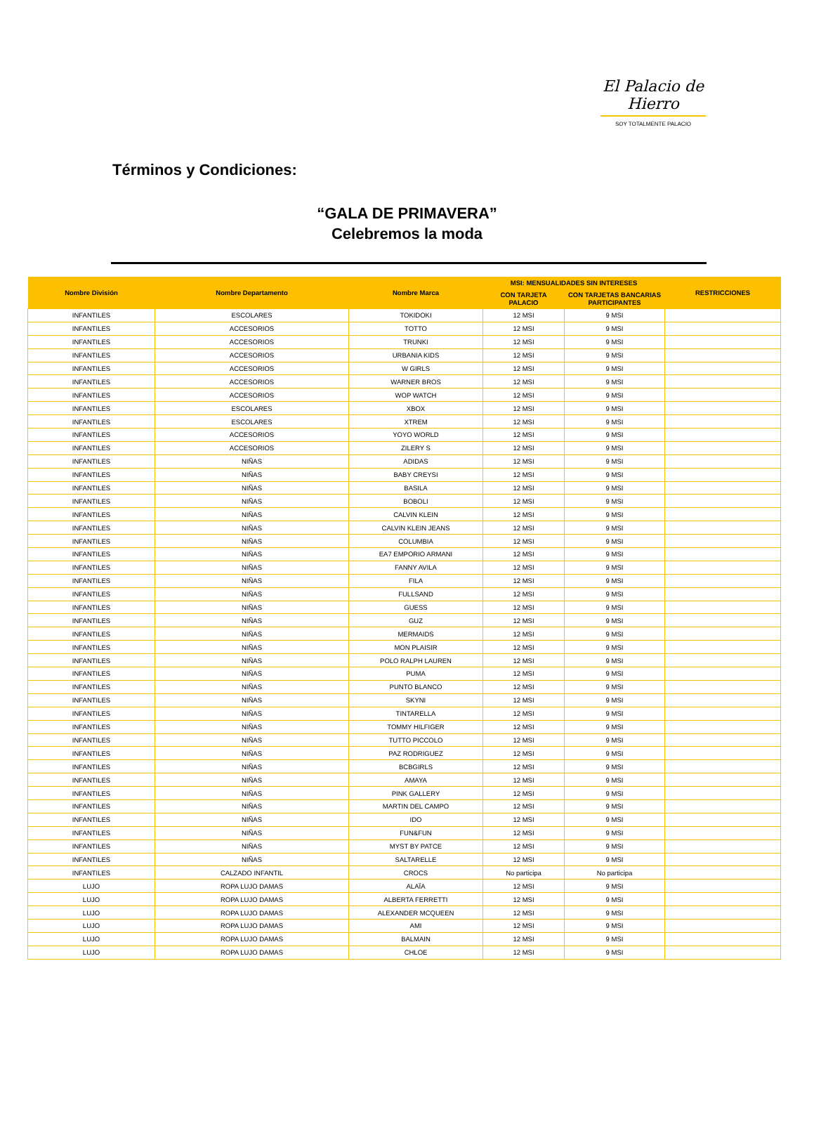El Palacio de Hierro
SOY TOTALMENTE PALACIO
Términos y Condiciones:
“GALA DE PRIMAVERA”
Celebremos la moda
| Nombre División | Nombre Departamento | Nombre Marca | MSI: MENSUALIDADES SIN INTERESES | | RESTRICCIONES |
| --- | --- | --- | --- | --- | --- |
| | | | CON TARJETA PALACIO | CON TARJETAS BANCARIAS PARTICIPANTES | |
| INFANTILES | ESCOLARES | TOKIDOKI | 12 MSI | 9 MSI | |
| INFANTILES | ACCESORIOS | TOTTO | 12 MSI | 9 MSI | |
| INFANTILES | ACCESORIOS | TRUNKI | 12 MSI | 9 MSI | |
| INFANTILES | ACCESORIOS | URBANIA KIDS | 12 MSI | 9 MSI | |
| INFANTILES | ACCESORIOS | W GIRLS | 12 MSI | 9 MSI | |
| INFANTILES | ACCESORIOS | WARNER BROS | 12 MSI | 9 MSI | |
| INFANTILES | ACCESORIOS | WOP WATCH | 12 MSI | 9 MSI | |
| INFANTILES | ESCOLARES | XBOX | 12 MSI | 9 MSI | |
| INFANTILES | ESCOLARES | XTREM | 12 MSI | 9 MSI | |
| INFANTILES | ACCESORIOS | YOYO WORLD | 12 MSI | 9 MSI | |
| INFANTILES | ACCESORIOS | ZILERY S | 12 MSI | 9 MSI | |
| INFANTILES | NIÑAS | ADIDAS | 12 MSI | 9 MSI | |
| INFANTILES | NIÑAS | BABY CREYSI | 12 MSI | 9 MSI | |
| INFANTILES | NIÑAS | BASILA | 12 MSI | 9 MSI | |
| INFANTILES | NIÑAS | BOBOLI | 12 MSI | 9 MSI | |
| INFANTILES | NIÑAS | CALVIN KLEIN | 12 MSI | 9 MSI | |
| INFANTILES | NIÑAS | CALVIN KLEIN JEANS | 12 MSI | 9 MSI | |
| INFANTILES | NIÑAS | COLUMBIA | 12 MSI | 9 MSI | |
| INFANTILES | NIÑAS | EA7 EMPORIO ARMANI | 12 MSI | 9 MSI | |
| INFANTILES | NIÑAS | FANNY AVILA | 12 MSI | 9 MSI | |
| INFANTILES | NIÑAS | FILA | 12 MSI | 9 MSI | |
| INFANTILES | NIÑAS | FULLSAND | 12 MSI | 9 MSI | |
| INFANTILES | NIÑAS | GUESS | 12 MSI | 9 MSI | |
| INFANTILES | NIÑAS | GUZ | 12 MSI | 9 MSI | |
| INFANTILES | NIÑAS | MERMAIDS | 12 MSI | 9 MSI | |
| INFANTILES | NIÑAS | MON PLAISIR | 12 MSI | 9 MSI | |
| INFANTILES | NIÑAS | POLO RALPH LAUREN | 12 MSI | 9 MSI | |
| INFANTILES | NIÑAS | PUMA | 12 MSI | 9 MSI | |
| INFANTILES | NIÑAS | PUNTO BLANCO | 12 MSI | 9 MSI | |
| INFANTILES | NIÑAS | SKYNI | 12 MSI | 9 MSI | |
| INFANTILES | NIÑAS | TINTARELLA | 12 MSI | 9 MSI | |
| INFANTILES | NIÑAS | TOMMY HILFIGER | 12 MSI | 9 MSI | |
| INFANTILES | NIÑAS | TUTTO PICCOLO | 12 MSI | 9 MSI | |
| INFANTILES | NIÑAS | PAZ RODRIGUEZ | 12 MSI | 9 MSI | |
| INFANTILES | NIÑAS | BCBGIRLS | 12 MSI | 9 MSI | |
| INFANTILES | NIÑAS | AMAYA | 12 MSI | 9 MSI | |
| INFANTILES | NIÑAS | PINK GALLERY | 12 MSI | 9 MSI | |
| INFANTILES | NIÑAS | MARTIN DEL CAMPO | 12 MSI | 9 MSI | |
| INFANTILES | NIÑAS | IDO | 12 MSI | 9 MSI | |
| INFANTILES | NIÑAS | FUN&FUN | 12 MSI | 9 MSI | |
| INFANTILES | NIÑAS | MYST BY PATCE | 12 MSI | 9 MSI | |
| INFANTILES | NIÑAS | SALTARELLE | 12 MSI | 9 MSI | |
| INFANTILES | CALZADO INFANTIL | CROCS | No participa | No participa | |
| LUJO | ROPA LUJO DAMAS | ALAÏA | 12 MSI | 9 MSI | |
| LUJO | ROPA LUJO DAMAS | ALBERTA FERRETTI | 12 MSI | 9 MSI | |
| LUJO | ROPA LUJO DAMAS | ALEXANDER MCQUEEN | 12 MSI | 9 MSI | |
| LUJO | ROPA LUJO DAMAS | AMI | 12 MSI | 9 MSI | |
| LUJO | ROPA LUJO DAMAS | BALMAIN | 12 MSI | 9 MSI | |
| LUJO | ROPA LUJO DAMAS | CHLOE | 12 MSI | 9 MSI | |